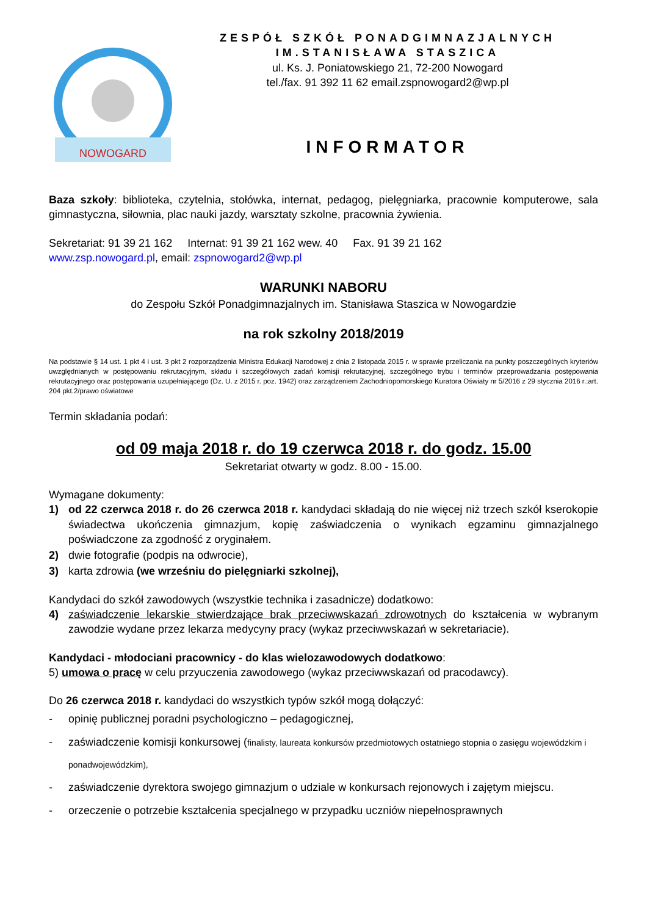NOWOGARD
ZESPÓŁ SZKÓŁ PONADGIMNAZJALNYCH
IM.STANISŁAWA STASZICA
ul. Ks. J. Poniatowskiego 21, 72-200 Nowogard
tel./fax. 91 392 11 62 email.zspnowogard2@wp.pl
INFORMATOR
Baza szkoły: biblioteka, czytelnia, stołówka, internat, pedagog, pielęgniarka, pracownie komputerowe, sala gimnastyczna, siłownia, plac nauki jazdy, warsztaty szkolne, pracownia żywienia.
Sekretariat: 91 39 21 162 Internat: 91 39 21 162 wew. 40 Fax. 91 39 21 162
www.zsp.nowogard.pl, email: zspnowogard2@wp.pl
WARUNKI NABORU
do Zespołu Szkół Ponadgimnazjalnych im. Stanisława Staszica w Nowogardzie
na rok szkolny 2018/2019
Na podstawie § 14 ust. 1 pkt 4 i ust. 3 pkt 2 rozporządzenia Ministra Edukacji Narodowej z dnia 2 listopada 2015 r. w sprawie przeliczania na punkty poszczególnych kryteriów uwzględnianych w postępowaniu rekrutacyjnym, składu i szczegółowych zadań komisji rekrutacyjnej, szczególnego trybu i terminów przeprowadzania postępowania rekrutacyjnego oraz postępowania uzupełniającego (Dz. U. z 2015 r. poz. 1942) oraz zarządzeniem Zachodniopomorskiego Kuratora Oświaty nr 5/2016 z 29 stycznia 2016 r.:art. 204 pkt.2/prawo oświatowe
Termin składania podań:
od 09 maja 2018 r. do 19 czerwca 2018 r. do godz. 15.00
Sekretariat otwarty w godz. 8.00 - 15.00.
Wymagane dokumenty:
1) od 22 czerwca 2018 r. do 26 czerwca 2018 r. kandydaci składają do nie więcej niż trzech szkół kserokopie świadectwa ukończenia gimnazjum, kopię zaświadczenia o wynikach egzaminu gimnazjalnego poświadczone za zgodność z oryginałem.
2) dwie fotografie (podpis na odwrocie),
3) karta zdrowia (we wrześniu do pielęgniarki szkolnej),
Kandydaci do szkół zawodowych (wszystkie technika i zasadnicze) dodatkowo:
4) zaświadczenie lekarskie stwierdzające brak przeciwwskazań zdrowotnych do kształcenia w wybranym zawodzie wydane przez lekarza medycyny pracy (wykaz przeciwwskazań w sekretariacie).
Kandydaci - młodociani pracownicy - do klas wielozawodowych dodatkowo:
5) umowa o pracę w celu przyuczenia zawodowego (wykaz przeciwwskazań od pracodawcy).
Do 26 czerwca 2018 r. kandydaci do wszystkich typów szkół mogą dołączyć:
- opinię publicznej poradni psychologiczno – pedagogicznej,
- zaświadczenie komisji konkursowej (finalisty, laureata konkursów przedmiotowych ostatniego stopnia o zasięgu wojewódzkim i ponadwojewódzkim),
- zaświadczenie dyrektora swojego gimnazjum o udziale w konkursach rejonowych i zajętym miejscu.
- orzeczenie o potrzebie kształcenia specjalnego w przypadku uczniów niepełnosprawnych